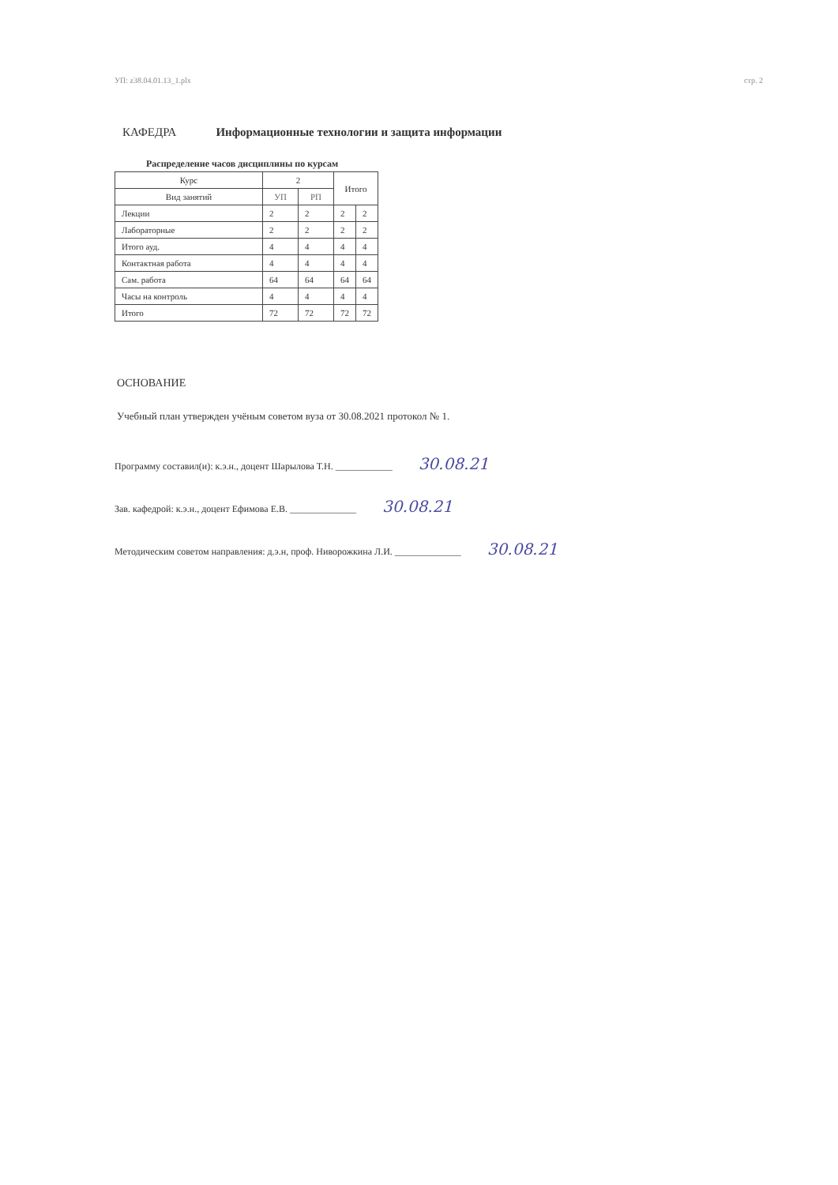УП: z38.04.01.13_1.plx стр. 2
КАФЕДРА Информационные технологии и защита информации
Распределение часов дисциплины по курсам
| Курс | 2 | | Итого | |
| --- | --- | --- | --- | --- |
| Вид занятий | УП | РП | | |
| Лекции | 2 | 2 | 2 | 2 |
| Лабораторные | 2 | 2 | 2 | 2 |
| Итого ауд. | 4 | 4 | 4 | 4 |
| Контактная работа | 4 | 4 | 4 | 4 |
| Сам. работа | 64 | 64 | 64 | 64 |
| Часы на контроль | 4 | 4 | 4 | 4 |
| Итого | 72 | 72 | 72 | 72 |
ОСНОВАНИЕ
Учебный план утвержден учёным советом вуза от 30.08.2021 протокол № 1.
Программу составил(и): к.э.н., доцент Шарылова Т.Н. ____________ 30.08.21
Зав. кафедрой: к.э.н., доцент Ефимова Е.В. ______________ 30.08.21
Методическим советом направления: д.э.н, проф. Ниворожкина Л.И. ______________ 30.08.21